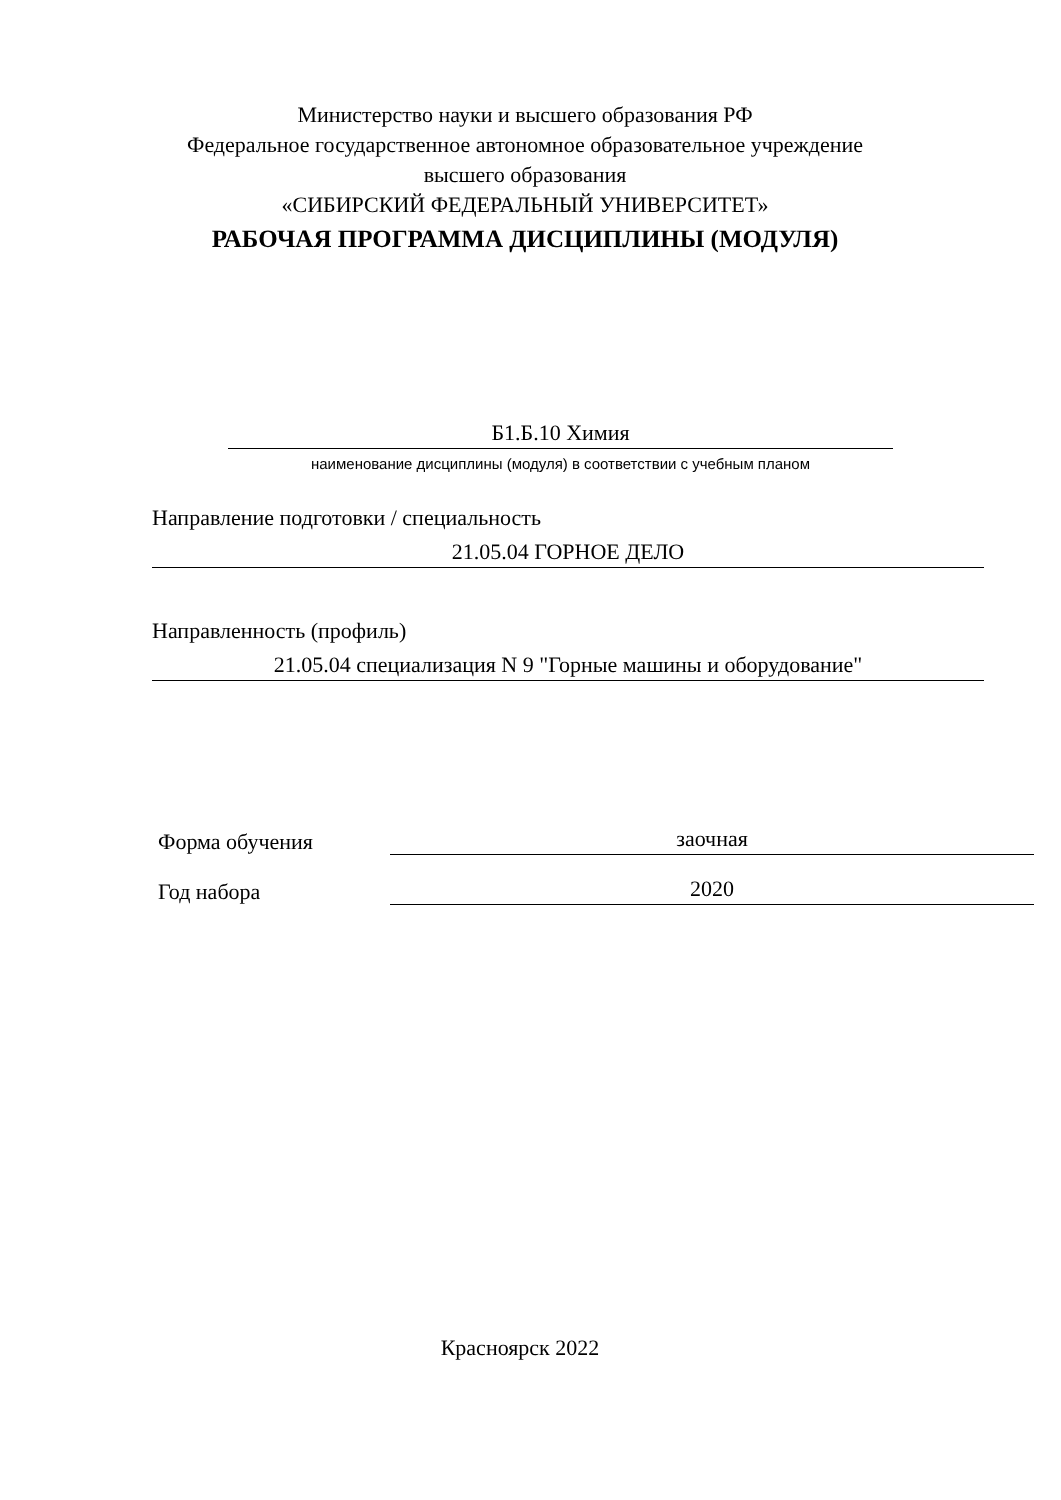Министерство науки и высшего образования РФ
Федеральное государственное автономное образовательное учреждение
высшего образования
«СИБИРСКИЙ ФЕДЕРАЛЬНЫЙ УНИВЕРСИТЕТ»
РАБОЧАЯ ПРОГРАММА ДИСЦИПЛИНЫ (МОДУЛЯ)
Б1.Б.10 Химия
наименование дисциплины (модуля) в соответствии с учебным планом
Направление подготовки / специальность
21.05.04 ГОРНОЕ ДЕЛО
Направленность (профиль)
21.05.04 специализация N 9 "Горные машины и оборудование"
Форма обучения
заочная
Год набора
2020
Красноярск 2022